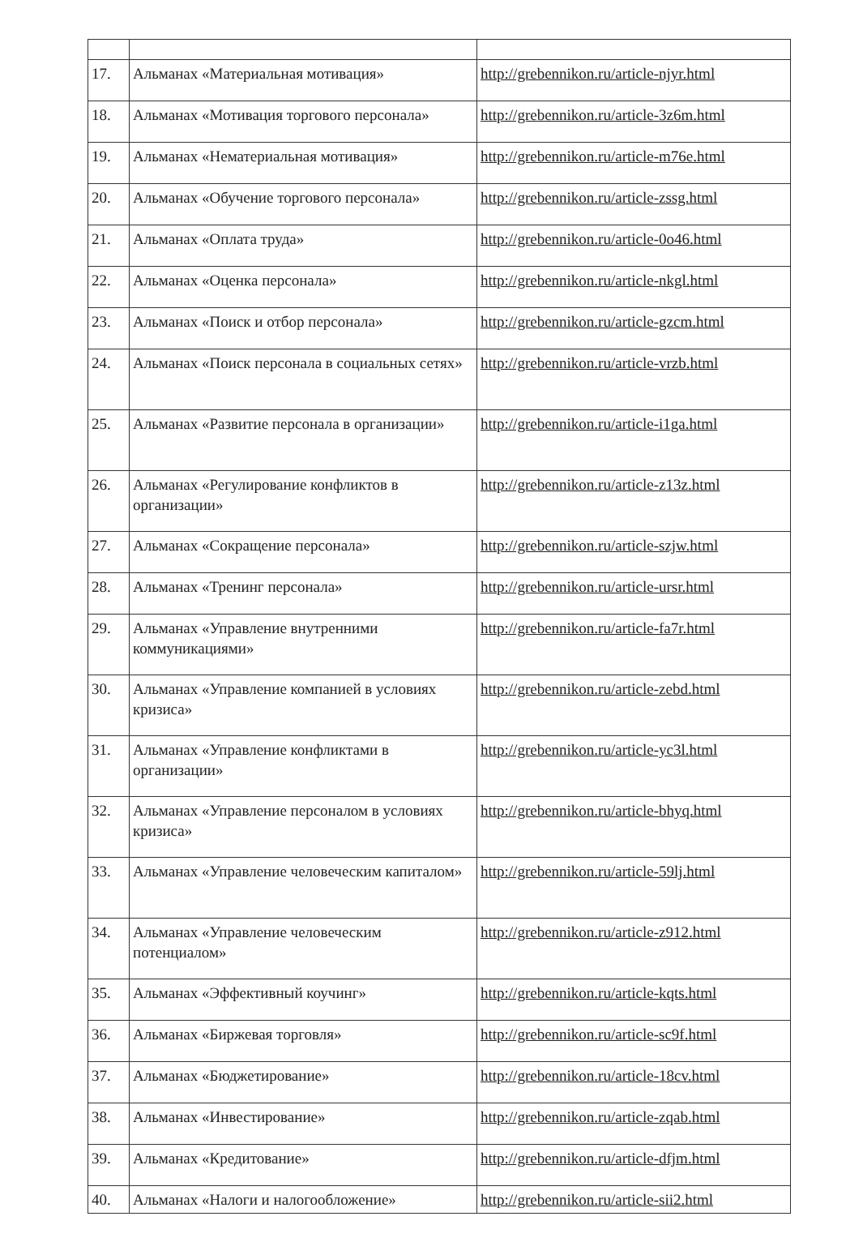| 17. | Альманах «Материальная мотивация» | http://grebennikon.ru/article-njyr.html |
| 18. | Альманах «Мотивация торгового персонала» | http://grebennikon.ru/article-3z6m.html |
| 19. | Альманах «Нематериальная мотивация» | http://grebennikon.ru/article-m76e.html |
| 20. | Альманах «Обучение торгового персонала» | http://grebennikon.ru/article-zssg.html |
| 21. | Альманах «Оплата труда» | http://grebennikon.ru/article-0o46.html |
| 22. | Альманах «Оценка персонала» | http://grebennikon.ru/article-nkgl.html |
| 23. | Альманах «Поиск и отбор персонала» | http://grebennikon.ru/article-gzcm.html |
| 24. | Альманах «Поиск персонала в социальных сетях» | http://grebennikon.ru/article-vrzb.html |
| 25. | Альманах «Развитие персонала в организации» | http://grebennikon.ru/article-i1ga.html |
| 26. | Альманах «Регулирование конфликтов в организации» | http://grebennikon.ru/article-z13z.html |
| 27. | Альманах «Сокращение персонала» | http://grebennikon.ru/article-szjw.html |
| 28. | Альманах «Тренинг персонала» | http://grebennikon.ru/article-ursr.html |
| 29. | Альманах «Управление внутренними коммуникациями» | http://grebennikon.ru/article-fa7r.html |
| 30. | Альманах «Управление компанией в условиях кризиса» | http://grebennikon.ru/article-zebd.html |
| 31. | Альманах «Управление конфликтами в организации» | http://grebennikon.ru/article-yc3l.html |
| 32. | Альманах «Управление персоналом в условиях кризиса» | http://grebennikon.ru/article-bhyq.html |
| 33. | Альманах «Управление человеческим капиталом» | http://grebennikon.ru/article-59lj.html |
| 34. | Альманах «Управление человеческим потенциалом» | http://grebennikon.ru/article-z912.html |
| 35. | Альманах «Эффективный коучинг» | http://grebennikon.ru/article-kqts.html |
| 36. | Альманах «Биржевая торговля» | http://grebennikon.ru/article-sc9f.html |
| 37. | Альманах «Бюджетирование» | http://grebennikon.ru/article-18cv.html |
| 38. | Альманах «Инвестирование» | http://grebennikon.ru/article-zqab.html |
| 39. | Альманах «Кредитование» | http://grebennikon.ru/article-dfjm.html |
| 40. | Альманах «Налоги и налогообложение» | http://grebennikon.ru/article-sii2.html |